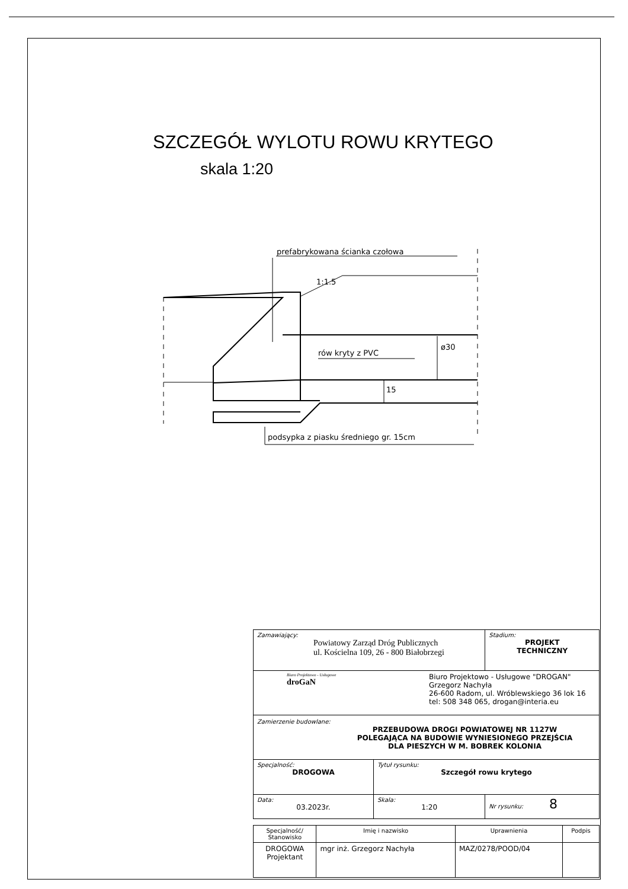SZCZEGÓŁ WYLOTU ROWU KRYTEGO
skala 1:20
prefabrykowana ścianka czołowa
rów kryty z PVC
podsypka z piasku średniego gr. 15cm
1:1.5
ø30
15
| Zamawiający: Powiatowy Zarząd Dróg Publicznych ul. Kościelna 109, 26 - 800 Białobrzegi | | Stadium: PROJEKT TECHNICZNY |
| Biuro Projektowo - Usługowe droGaN Biuro Projektowo - Usługowe "DROGAN" Grzegorz Nachyła 26-600 Radom, ul. Wróblewskiego 36 lok 16 tel: 508 348 065, drogan@interia.eu | | |
| Zamierzenie budowlane: PRZEBUDOWA DROGI POWIATOWEJ NR 1127W POLEGAJĄCA NA BUDOWIE WYNIESIONEGO PRZEJŚCIA DLA PIESZYCH W M. BOBREK KOLONIA | | |
| Specjalność: DROGOWA | Tytuł rysunku: Szczegół rowu krytego | |
| Data: 03.2023r. | Skala: 1:20 | Nr rysunku: 8 |
| Specjalność/ Stanowisko | Imię i nazwisko | Uprawnienia | Podpis |
| DROGOWA Projektant | mgr inż. Grzegorz Nachyła | MAZ/0278/POOD/04 | |